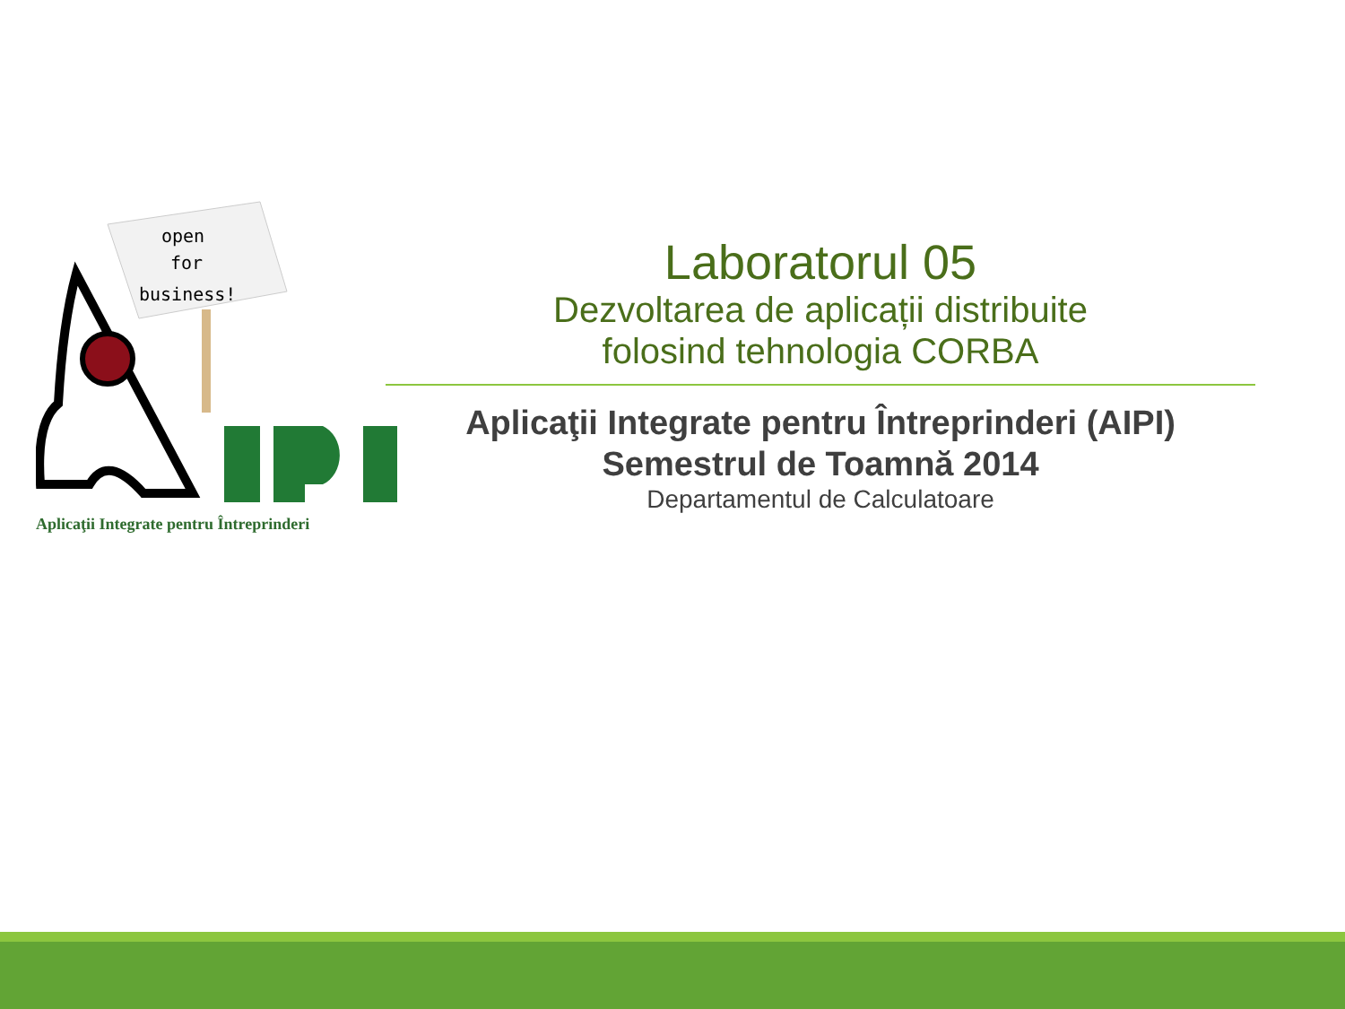open
for
business!
Aplicaţii Integrate pentru Întreprinderi
Laboratorul 05
Dezvoltarea de aplicații distribuite
folosind tehnologia CORBA
Aplicaţii Integrate pentru Întreprinderi (AIPI)
Semestrul de Toamnă 2014
Departamentul de Calculatoare